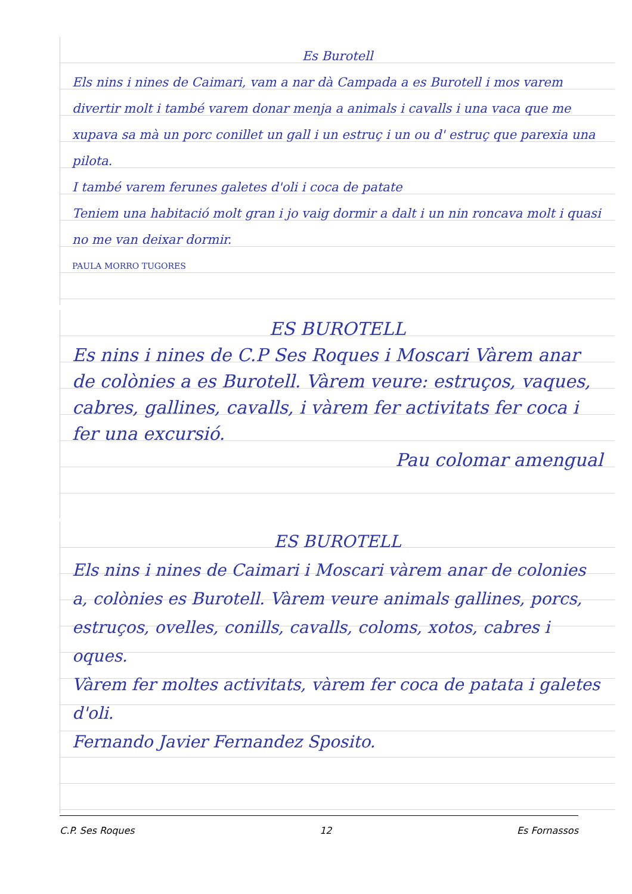Es Burotell
Els nins i nines de Caimari, vam a nar dà Campada a es Burotell i mos varem divertir molt i també varem donar menja a animals i cavalls i una vaca que me xupava sa mà un porc conillet un gall i un estruç i un ou d' estruç que parexia una pilota.
I també varem ferunes galetes d'oli i coca de patate
Teniem una habitació molt gran i jo vaig dormir a dalt i un nin roncava molt i quasi no me van deixar dormir.
PAULA MORRO TUGORES
ES BUROTELL
Es nins i nines de C.P Ses Roques i Moscari Vàrem anar de colònies a es Burotell. Vàrem veure: estruços, vaques, cabres, gallines, cavalls, i vàrem fer activitats fer coca i fer una excursió.
Pau colomar amengual
ES BUROTELL
Els nins i nines de Caimari i Moscari vàrem anar de colonies a, colònies es Burotell. Vàrem veure animals gallines, porcs, estruços, ovelles, conills, cavalls, coloms, xotos, cabres i oques.
Vàrem fer moltes activitats, vàrem fer coca de patata i galetes d'oli.
Fernando Javier Fernandez Sposito.
C.P. Ses Roques 12 Es Fornassos